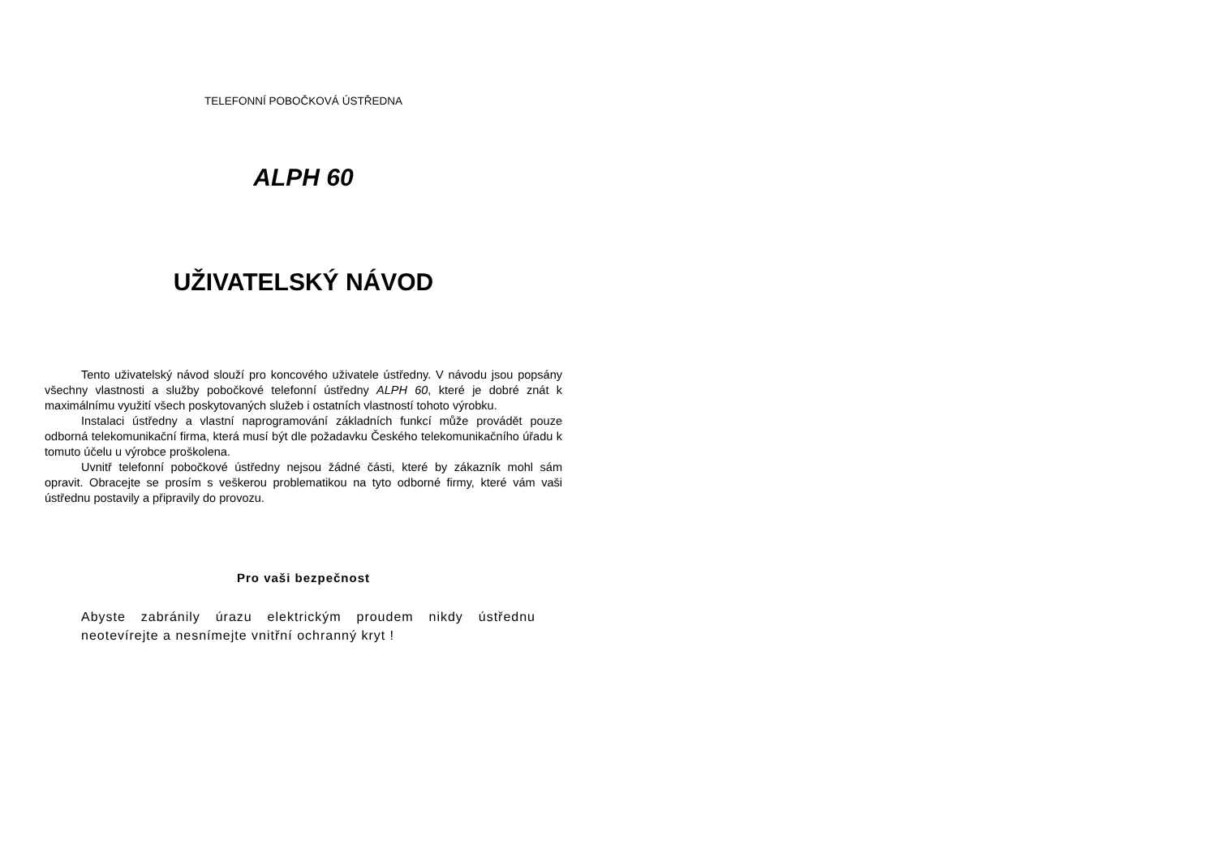TELEFONNÍ POBOČKOVÁ ÚSTŘEDNA
ALPH 60
UŽIVATELSKÝ NÁVOD
Tento uživatelský návod slouží pro koncového uživatele ústředny. V návodu jsou popsány všechny vlastnosti a služby pobočkové telefonní ústředny ALPH 60, které je dobré znát k maximálnímu využití všech poskytovaných služeb i ostatních vlastností tohoto výrobku.
Instalaci ústředny a vlastní naprogramování základních funkcí může provádět pouze odborná telekomunikační firma, která musí být dle požadavku Českého telekomunikačního úřadu k tomuto účelu u výrobce proškolena.
Uvnitř telefonní pobočkové ústředny nejsou žádné části, které by zákazník mohl sám opravit. Obracejte se prosím s veškerou problematikou na tyto odborné firmy, které vám vaši ústřednu postavily a připravily do provozu.
Pro vaši bezpečnost
Abyste zabránily úrazu elektrickým proudem nikdy ústřednu neotevírejte a nesnímejte vnitřní ochranný kryt !